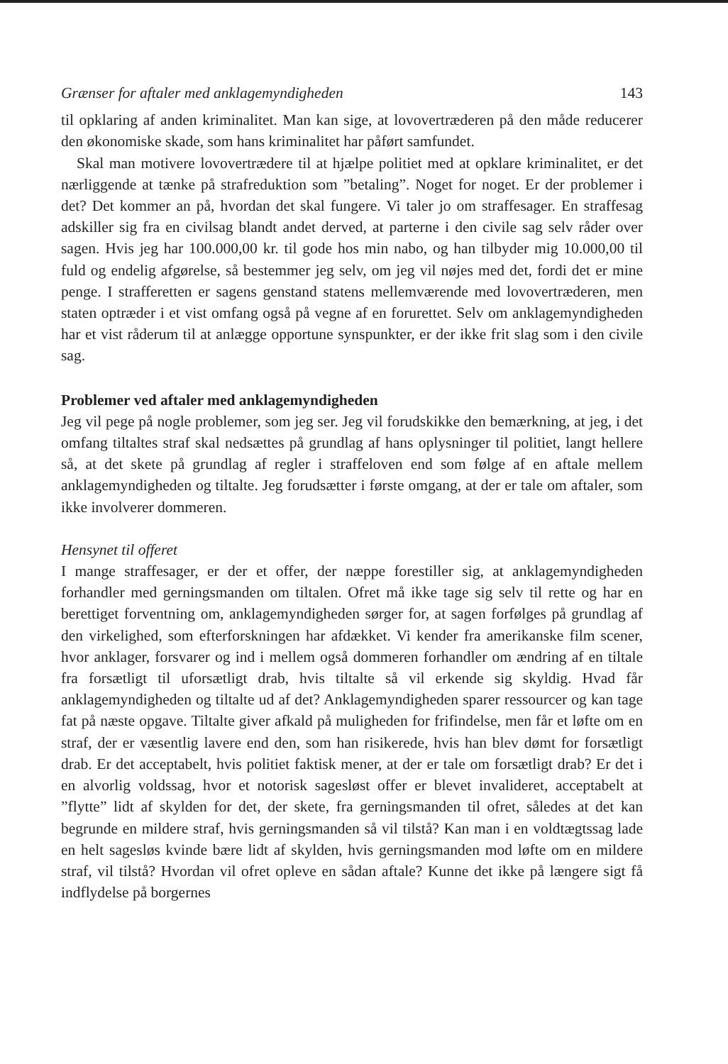Grænser for aftaler med anklagemyndigheden 143
til opklaring af anden kriminalitet. Man kan sige, at lovovertræderen på den måde reducerer den økonomiske skade, som hans kriminalitet har påført samfundet.
Skal man motivere lovovertrædere til at hjælpe politiet med at opklare kriminalitet, er det nærliggende at tænke på strafreduktion som ”betaling”. Noget for noget. Er der problemer i det? Det kommer an på, hvordan det skal fungere. Vi taler jo om straffesager. En straffesag adskiller sig fra en civilsag blandt andet derved, at parterne i den civile sag selv råder over sagen. Hvis jeg har 100.000,00 kr. til gode hos min nabo, og han tilbyder mig 10.000,00 til fuld og endelig afgørelse, så bestemmer jeg selv, om jeg vil nøjes med det, fordi det er mine penge. I strafferetten er sagens genstand statens mellemværende med lovovertræderen, men staten optræder i et vist omfang også på vegne af en forurettet. Selv om anklagemyndigheden har et vist råderum til at anlægge opportune synspunkter, er der ikke frit slag som i den civile sag.
Problemer ved aftaler med anklagemyndigheden
Jeg vil pege på nogle problemer, som jeg ser. Jeg vil forudskikke den bemærkning, at jeg, i det omfang tiltaltes straf skal nedsættes på grundlag af hans oplysninger til politiet, langt hellere så, at det skete på grundlag af regler i straffeloven end som følge af en aftale mellem anklagemyndigheden og tiltalte. Jeg forudsætter i første omgang, at der er tale om aftaler, som ikke involverer dommeren.
Hensynet til offeret
I mange straffesager, er der et offer, der næppe forestiller sig, at anklagemyndigheden forhandler med gerningsmanden om tiltalen. Ofret må ikke tage sig selv til rette og har en berettiget forventning om, anklagemyndigheden sørger for, at sagen forfølges på grundlag af den virkelighed, som efterforskningen har afdækket. Vi kender fra amerikanske film scener, hvor anklager, forsvarer og ind i mellem også dommeren forhandler om ændring af en tiltale fra forsætligt til uforsætligt drab, hvis tiltalte så vil erkende sig skyldig. Hvad får anklagemyndigheden og tiltalte ud af det? Anklagemyndigheden sparer ressourcer og kan tage fat på næste opgave. Tiltalte giver afkald på muligheden for frifindelse, men får et løfte om en straf, der er væsentlig lavere end den, som han risikerede, hvis han blev dømt for forsætligt drab. Er det acceptabelt, hvis politiet faktisk mener, at der er tale om forsætligt drab? Er det i en alvorlig voldssag, hvor et notorisk sagesløst offer er blevet invalideret, acceptabelt at ”flytte” lidt af skylden for det, der skete, fra gerningsmanden til ofret, således at det kan begrunde en mildere straf, hvis gerningsmanden så vil tilstå? Kan man i en voldtægtssag lade en helt sagesløs kvinde bære lidt af skylden, hvis gerningsmanden mod løfte om en mildere straf, vil tilstå? Hvordan vil ofret opleve en sådan aftale? Kunne det ikke på længere sigt få indflydelse på borgernes